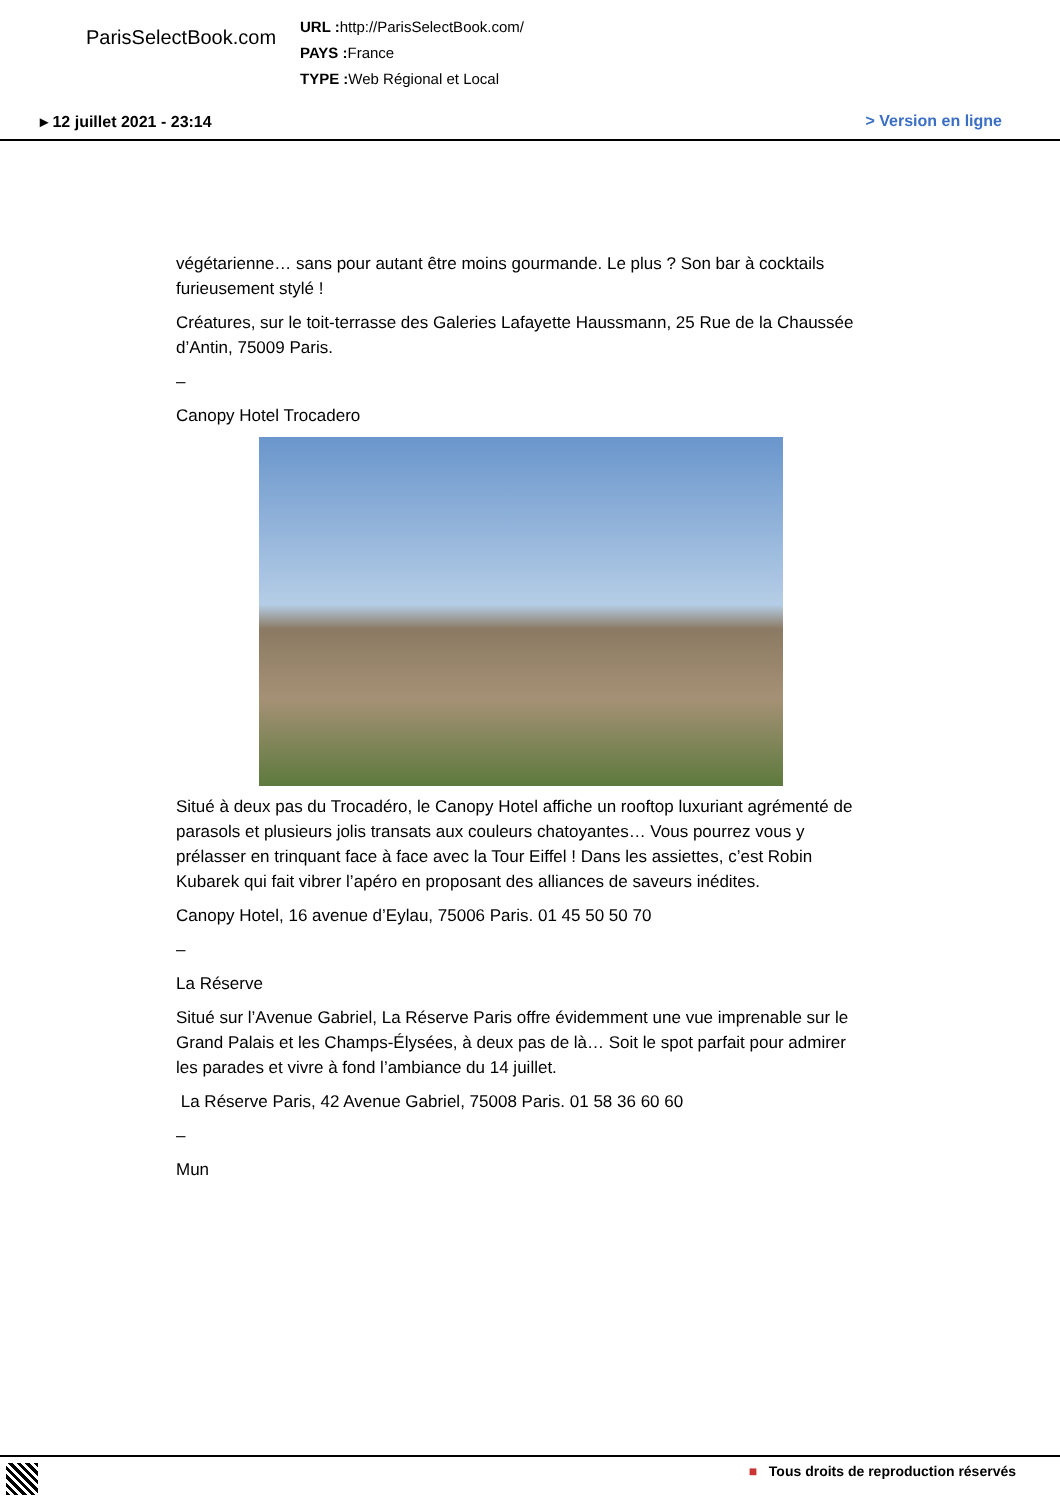ParisSelectBook.com
URL : http://ParisSelectBook.com/
PAYS : France
TYPE : Web Régional et Local
▸ 12 juillet 2021 - 23:14 > Version en ligne
végétarienne… sans pour autant être moins gourmande. Le plus ? Son bar à cocktails furieusement stylé !
Créatures, sur le toit-terrasse des Galeries Lafayette Haussmann, 25 Rue de la Chaussée d’Antin, 75009 Paris.
–
Canopy Hotel Trocadero
Situé à deux pas du Trocadéro, le Canopy Hotel affiche un rooftop luxuriant agrémenté de parasols et plusieurs jolis transats aux couleurs chatoyantes… Vous pourrez vous y prélasser en trinquant face à face avec la Tour Eiffel ! Dans les assiettes, c’est Robin Kubarek qui fait vibrer l’apéro en proposant des alliances de saveurs inédites.
Canopy Hotel, 16 avenue d’Eylau, 75006 Paris. 01 45 50 50 70
–
La Réserve
Situé sur l’Avenue Gabriel, La Réserve Paris offre évidemment une vue imprenable sur le Grand Palais et les Champs-Élysées, à deux pas de là… Soit le spot parfait pour admirer les parades et vivre à fond l’ambiance du 14 juillet.
La Réserve Paris, 42 Avenue Gabriel, 75008 Paris. 01 58 36 60 60
–
Mun
■ Tous droits de reproduction réservés